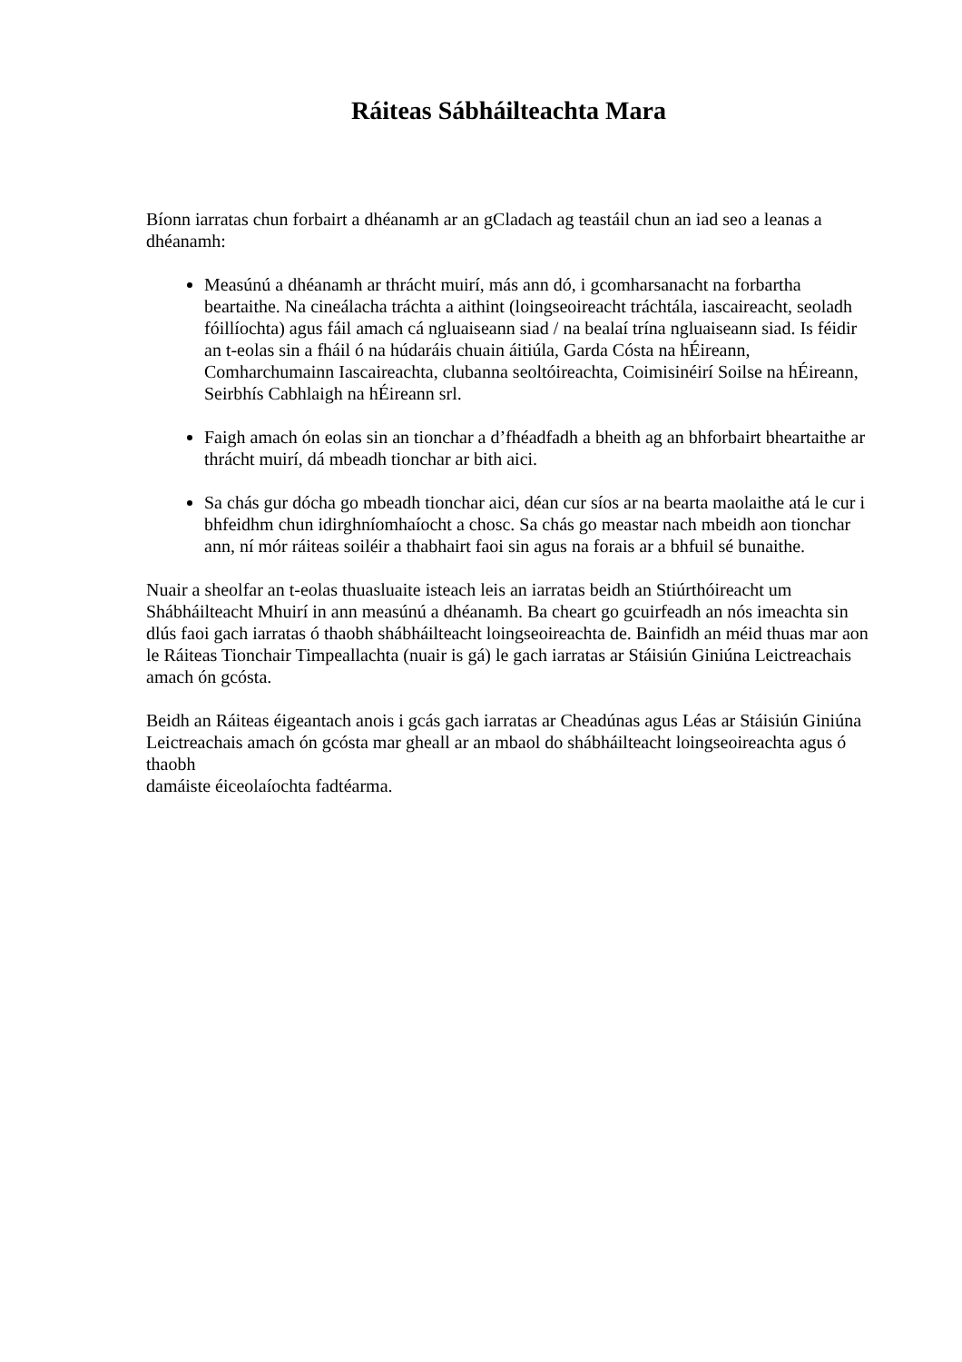Ráiteas Sábháilteachta Mara
Bíonn iarratas chun forbairt a dhéanamh ar an gCladach ag teastáil chun an iad seo a leanas a dhéanamh:
Measúnú a dhéanamh ar thrácht muirí, más ann dó, i gcomharsanacht na forbartha beartaithe. Na cineálacha tráchta a aithint (loingseoireacht tráchtála, iascaireacht, seoladh fóillíochta) agus fáil amach cá ngluaiseann siad / na bealaí trína ngluaiseann siad. Is féidir an t-eolas sin a fháil ó na húdaráis chuain áitiúla, Garda Cósta na hÉireann, Comharchumainn Iascaireachta, clubanna seoltóireachta, Coimisinéirí Soilse na hÉireann, Seirbhís Cabhlaigh na hÉireann srl.
Faigh amach ón eolas sin an tionchar a d’fhéadfadh a bheith ag an bhforbairt bheartaithe ar thrácht muirí, dá mbeadh tionchar ar bith aici.
Sa chás gur dócha go mbeadh tionchar aici, déan cur síos ar na bearta maolaithe atá le cur i bhfeidhm chun idirghníomhaíocht a chosc. Sa chás go meastar nach mbeidh aon tionchar ann, ní mór ráiteas soiléir a thabhairt faoi sin agus na forais ar a bhfuil sé bunaithe.
Nuair a sheolfar an t-eolas thuasluaite isteach leis an iarratas beidh an Stiúrthóireacht um Shábháilteacht Mhuirí in ann measúnú a dhéanamh. Ba cheart go gcuirfeadh an nós imeachta sin dlús faoi gach iarratas ó thaobh shábháilteacht loingseoireachta de. Bainfidh an méid thuas mar aon le Ráiteas Tionchair Timpeallachta (nuair is gá) le gach iarratas ar Stáisiún Giniúna Leictreachais amach ón gcósta.
Beidh an Ráiteas éigeantach anois i gcás gach iarratas ar Cheadúnas agus Léas ar Stáisiún Giniúna Leictreachais amach ón gcósta mar gheall ar an mbaol do shábháilteacht loingseoireachta agus ó thaobh
damáiste éiceolaíochta fadtéarma.